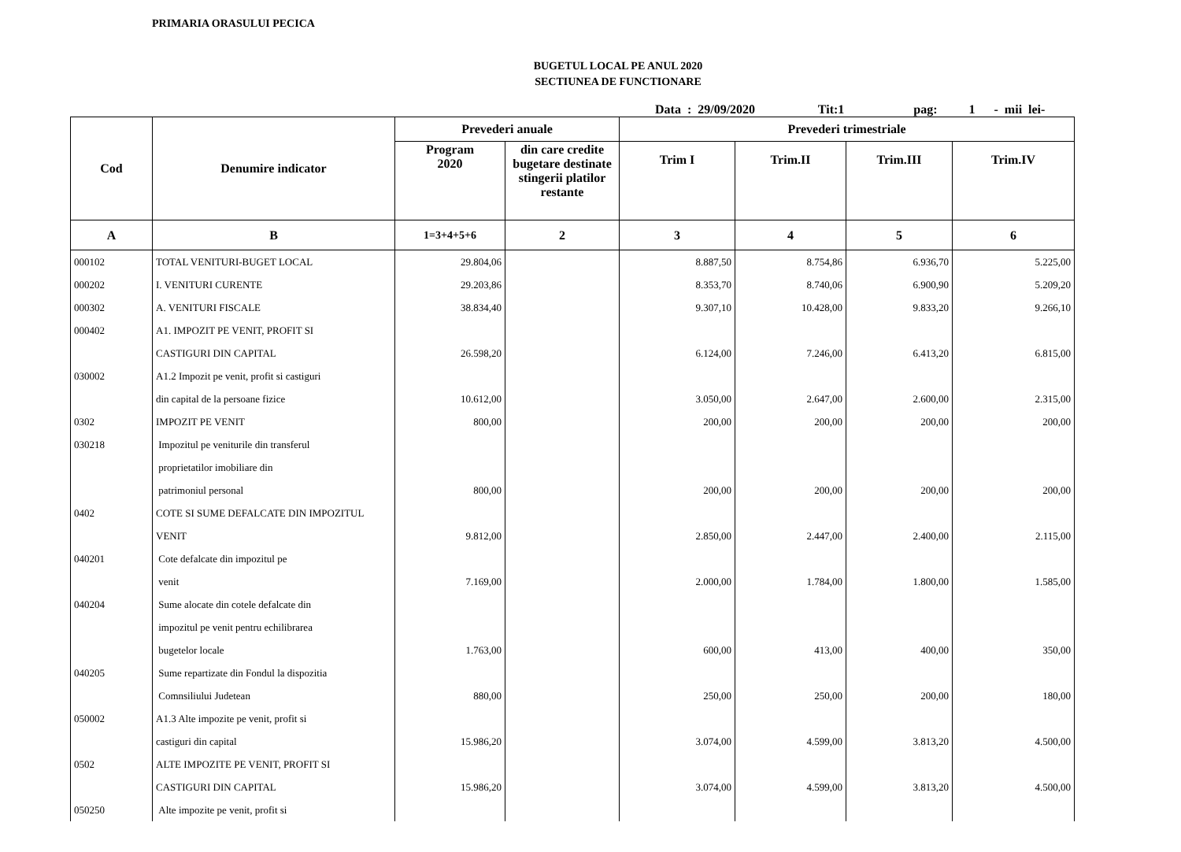PRIMARIA ORASULUI PECICA
BUGETUL LOCAL PE ANUL 2020
SECTIUNEA DE FUNCTIONARE
Data : 29/09/2020 Tit:1 pag: 1 - mii lei-
| Cod | Denumire indicator | Prevederi anuale | | Prevederi trimestriale | | | |
| --- | --- | --- | --- | --- | --- | --- | --- |
| | | Program 2020 | din care credite bugetare destinate stingerii platilor restante | Trim I | Trim.II | Trim.III | Trim.IV |
| A | B | 1=3+4+5+6 | 2 | 3 | 4 | 5 | 6 |
| 000102 | TOTAL VENITURI-BUGET LOCAL | 29.804,06 | | 8.887,50 | 8.754,86 | 6.936,70 | 5.225,00 |
| 000202 | I. VENITURI CURENTE | 29.203,86 | | 8.353,70 | 8.740,06 | 6.900,90 | 5.209,20 |
| 000302 | A. VENITURI FISCALE | 38.834,40 | | 9.307,10 | 10.428,00 | 9.833,20 | 9.266,10 |
| 000402 | A1. IMPOZIT PE VENIT, PROFIT SI | | | | | | |
| | CASTIGURI DIN CAPITAL | 26.598,20 | | 6.124,00 | 7.246,00 | 6.413,20 | 6.815,00 |
| 030002 | A1.2 Impozit pe venit, profit si castiguri | | | | | | |
| | din capital de la persoane fizice | 10.612,00 | | 3.050,00 | 2.647,00 | 2.600,00 | 2.315,00 |
| 0302 | IMPOZIT PE VENIT | 800,00 | | 200,00 | 200,00 | 200,00 | 200,00 |
| 030218 | Impozitul pe veniturile din transferul | | | | | | |
| | proprietatilor imobiliare din | | | | | | |
| | patrimoniul personal | 800,00 | | 200,00 | 200,00 | 200,00 | 200,00 |
| 0402 | COTE SI SUME DEFALCATE DIN IMPOZITUL | | | | | | |
| | VENIT | 9.812,00 | | 2.850,00 | 2.447,00 | 2.400,00 | 2.115,00 |
| 040201 | Cote defalcate din impozitul pe | | | | | | |
| | venit | 7.169,00 | | 2.000,00 | 1.784,00 | 1.800,00 | 1.585,00 |
| 040204 | Sume alocate din cotele defalcate din | | | | | | |
| | impozitul pe venit pentru echilibrarea | | | | | | |
| | bugetelor locale | 1.763,00 | | 600,00 | 413,00 | 400,00 | 350,00 |
| 040205 | Sume repartizate din Fondul la dispozitia | | | | | | |
| | Comnsiliului Judetean | 880,00 | | 250,00 | 250,00 | 200,00 | 180,00 |
| 050002 | A1.3 Alte impozite pe venit, profit si | | | | | | |
| | castiguri din capital | 15.986,20 | | 3.074,00 | 4.599,00 | 3.813,20 | 4.500,00 |
| 0502 | ALTE IMPOZITE PE VENIT, PROFIT SI | | | | | | |
| | CASTIGURI DIN CAPITAL | 15.986,20 | | 3.074,00 | 4.599,00 | 3.813,20 | 4.500,00 |
| 050250 | Alte impozite pe venit, profit si | | | | | | |